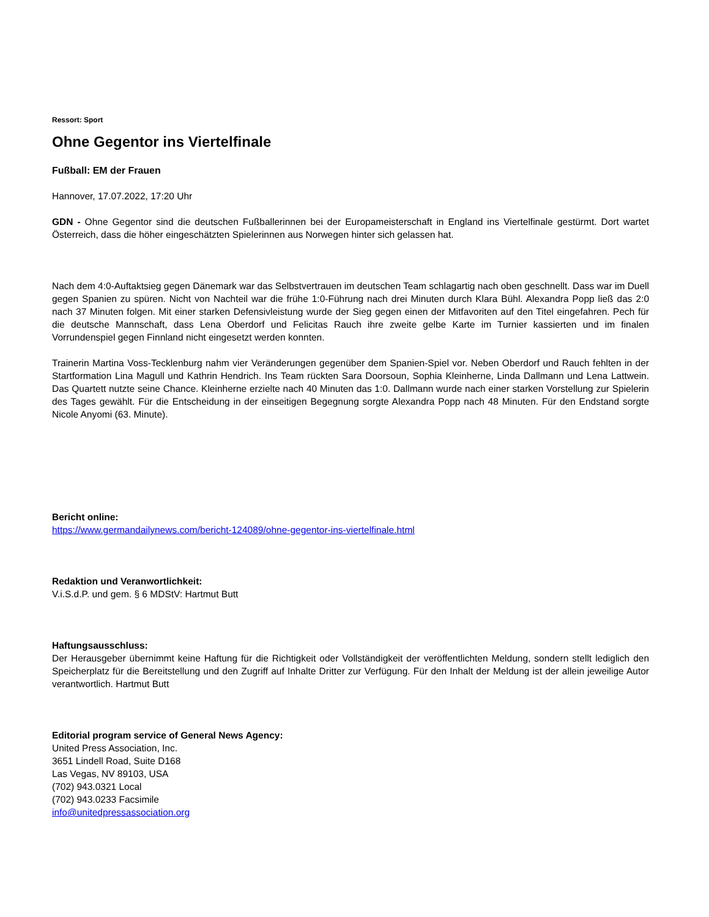Ressort: Sport
Ohne Gegentor ins Viertelfinale
Fußball: EM der Frauen
Hannover, 17.07.2022, 17:20 Uhr
GDN - Ohne Gegentor sind die deutschen Fußballerinnen bei der Europameisterschaft in England ins Viertelfinale gestürmt. Dort wartet Österreich, dass die höher eingeschätzten Spielerinnen aus Norwegen hinter sich gelassen hat.
Nach dem 4:0-Auftaktsieg gegen Dänemark war das Selbstvertrauen im deutschen Team schlagartig nach oben geschnellt. Dass war im Duell gegen Spanien zu spüren. Nicht von Nachteil war die frühe 1:0-Führung nach drei Minuten durch Klara Bühl. Alexandra Popp ließ das 2:0 nach 37 Minuten folgen. Mit einer starken Defensivleistung wurde der Sieg gegen einen der Mitfavoriten auf den Titel eingefahren. Pech für die deutsche Mannschaft, dass Lena Oberdorf und Felicitas Rauch ihre zweite gelbe Karte im Turnier kassierten und im finalen Vorrundenspiel gegen Finnland nicht eingesetzt werden konnten.
Trainerin Martina Voss-Tecklenburg nahm vier Veränderungen gegenüber dem Spanien-Spiel vor. Neben Oberdorf und Rauch fehlten in der Startformation Lina Magull und Kathrin Hendrich. Ins Team rückten Sara Doorsoun, Sophia Kleinherne, Linda Dallmann und Lena Lattwein. Das Quartett nutzte seine Chance. Kleinherne erzielte nach 40 Minuten das 1:0. Dallmann wurde nach einer starken Vorstellung zur Spielerin des Tages gewählt. Für die Entscheidung in der einseitigen Begegnung sorgte Alexandra Popp nach 48 Minuten. Für den Endstand sorgte Nicole Anyomi (63. Minute).
Bericht online:
https://www.germandailynews.com/bericht-124089/ohne-gegentor-ins-viertelfinale.html
Redaktion und Veranwortlichkeit:
V.i.S.d.P. und gem. § 6 MDStV: Hartmut Butt
Haftungsausschluss:
Der Herausgeber übernimmt keine Haftung für die Richtigkeit oder Vollständigkeit der veröffentlichten Meldung, sondern stellt lediglich den Speicherplatz für die Bereitstellung und den Zugriff auf Inhalte Dritter zur Verfügung. Für den Inhalt der Meldung ist der allein jeweilige Autor verantwortlich. Hartmut Butt
Editorial program service of General News Agency:
United Press Association, Inc.
3651 Lindell Road, Suite D168
Las Vegas, NV 89103, USA
(702) 943.0321 Local
(702) 943.0233 Facsimile
info@unitedpressassociation.org